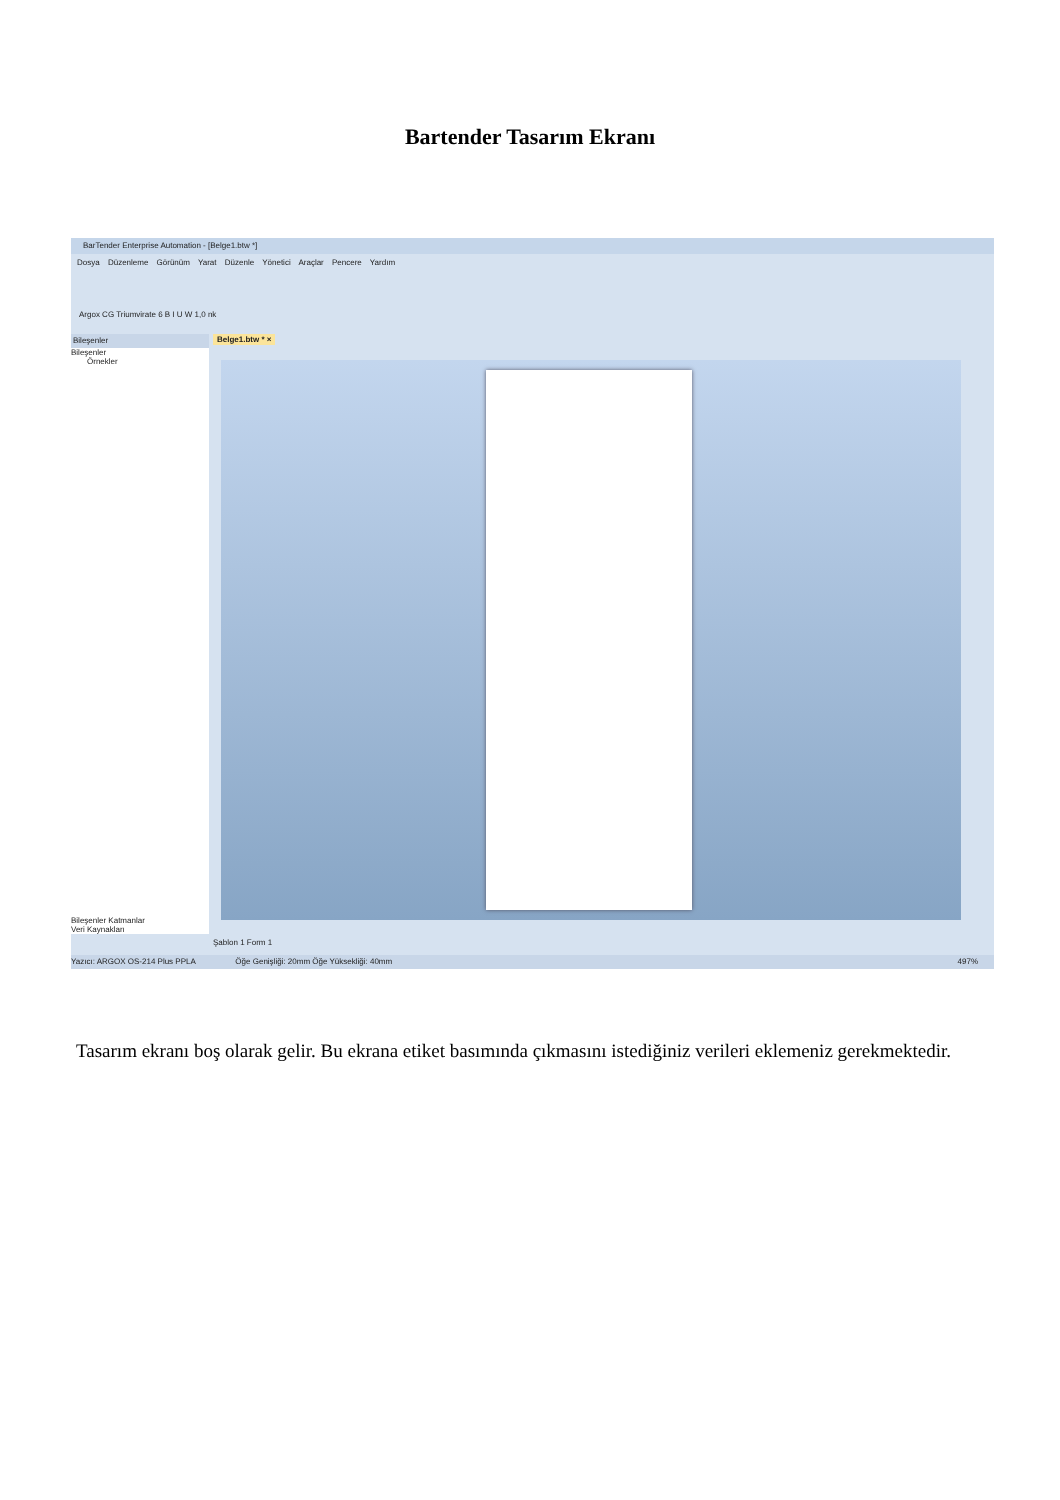Bartender Tasarım Ekranı
BarTender Enterprise Automation - [Belge1.btw *]
Dosya Düzenleme Görünüm Yarat Düzenle Yönetici Araçlar Pencere Yardım
Argox CG Triumvirate 6 B I U W 1,0 nk
Bileşenler
Bileşenler
Örnekler
Bileşenler Katmanlar
Veri Kaynakları
Belge1.btw * ×
Şablon 1 Form 1
Yazıcı: ARGOX OS-214 Plus PPLA Öğe Genişliği: 20mm Öğe Yüksekliği: 40mm 497%
Tasarım ekranı boş olarak gelir. Bu ekrana etiket basımında çıkmasını istediğiniz verileri eklemeniz gerekmektedir.